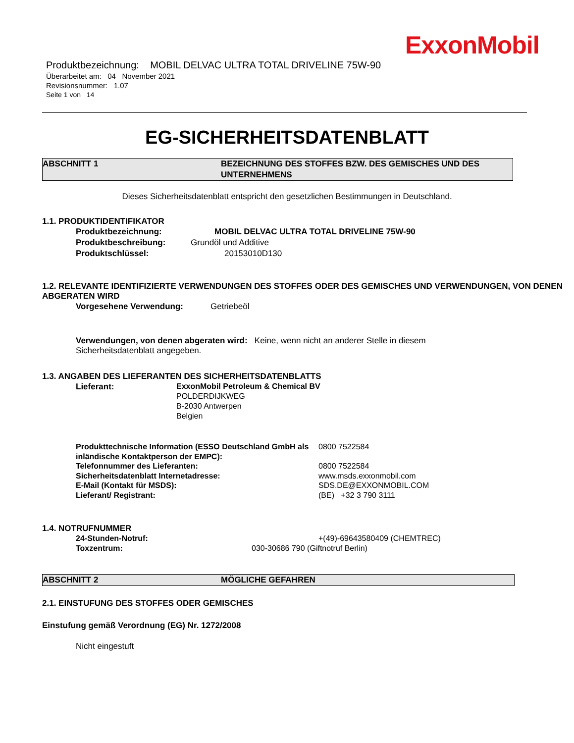ExxonMobil
Produktbezeichnung: MOBIL DELVAC ULTRA TOTAL DRIVELINE 75W-90
Überarbeitet am: 04 November 2021
Revisionsnummer: 1.07
Seite 1 von 14
EG-SICHERHEITSDATENBLATT
ABSCHNITT 1 BEZEICHNUNG DES STOFFES BZW. DES GEMISCHES UND DES UNTERNEHMENS
Dieses Sicherheitsdatenblatt entspricht den gesetzlichen Bestimmungen in Deutschland.
1.1. PRODUKTIDENTIFIKATOR
Produktbezeichnung: MOBIL DELVAC ULTRA TOTAL DRIVELINE 75W-90
Produktbeschreibung: Grundöl und Additive
Produktschlüssel: 20153010D130
1.2. RELEVANTE IDENTIFIZIERTE VERWENDUNGEN DES STOFFES ODER DES GEMISCHES UND VERWENDUNGEN, VON DENEN ABGERATEN WIRD
Vorgesehene Verwendung: Getriebeöl
Verwendungen, von denen abgeraten wird: Keine, wenn nicht an anderer Stelle in diesem Sicherheitsdatenblatt angegeben.
1.3. ANGABEN DES LIEFERANTEN DES SICHERHEITSDATENBLATTS
Lieferant: ExxonMobil Petroleum & Chemical BV
POLDERDIJKWEG
B-2030 Antwerpen
Belgien
Produkttechnische Information (ESSO Deutschland GmbH als inländische Kontaktperson der EMPC): 0800 7522584
Telefonnummer des Lieferanten: 0800 7522584
Sicherheitsdatenblatt Internetadresse: www.msds.exxonmobil.com
E-Mail (Kontakt für MSDS): SDS.DE@EXXONMOBIL.COM
Lieferant/ Registrant: (BE) +32 3 790 3111
1.4. NOTRUFNUMMER
24-Stunden-Notruf: +(49)-69643580409 (CHEMTREC)
Toxzentrum: 030-30686 790 (Giftnotruf Berlin)
ABSCHNITT 2 MÖGLICHE GEFAHREN
2.1. EINSTUFUNG DES STOFFES ODER GEMISCHES
Einstufung gemäß Verordnung (EG) Nr. 1272/2008
Nicht eingestuft